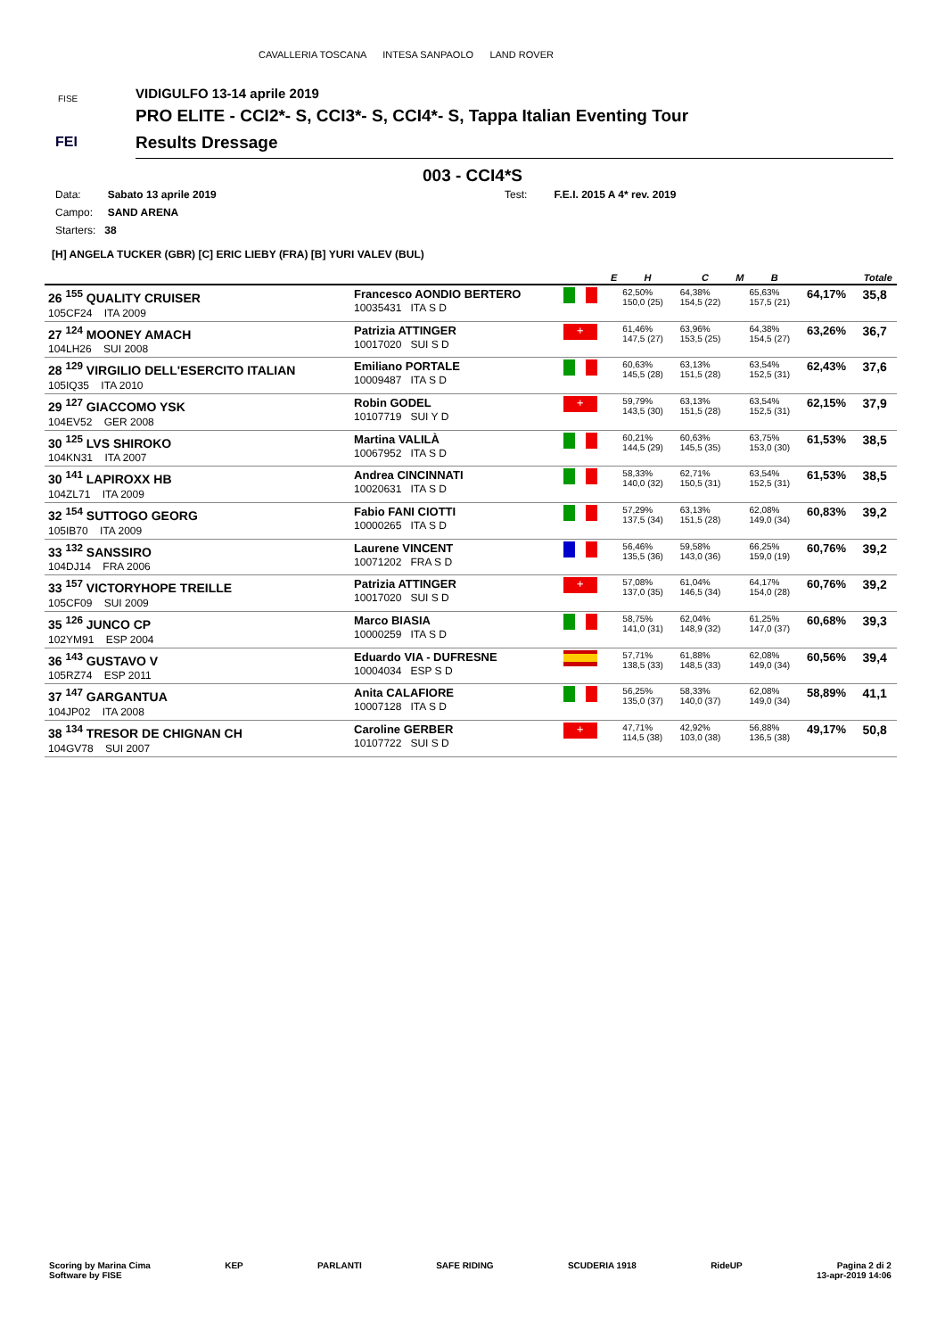CAVALLERIA TOSCANA INTESA SANPAOLO LAND ROVER
FISE
FEI
VIDIGULFO 13-14 aprile 2019
PRO ELITE - CCI2*- S, CCI3*- S, CCI4*- S, Tappa Italian Eventing Tour
Results Dressage
003 - CCI4*S
Data: Sabato 13 aprile 2019 Test: F.E.I. 2015 A 4* rev. 2019
Campo: SAND ARENA
Starters: 38
[H] ANGELA TUCKER (GBR) [C] ERIC LIEBY (FRA) [B] YURI VALEV (BUL)
| | | | E | H | C | M | B | | Totale |
| --- | --- | --- | --- | --- | --- | --- | --- | --- | --- |
| 26 <sup>155</sup> QUALITY CRUISER 105CF24 ITA 2009 | Francesco AONDIO BERTERO 10035431 ITA S D | | | 62,50% 150,0 (25) | 64,38% 154,5 (22) | | 65,63% 157,5 (21) | 64,17% | 35,8 |
| 27 <sup>124</sup> MOONEY AMACH 104LH26 SUI 2008 | Patrizia ATTINGER 10017020 SUI S D | + | | 61,46% 147,5 (27) | 63,96% 153,5 (25) | | 64,38% 154,5 (27) | 63,26% | 36,7 |
| 28 <sup>129</sup> VIRGILIO DELL'ESERCITO ITALIAN 105IQ35 ITA 2010 | Emiliano PORTALE 10009487 ITA S D | | | 60,63% 145,5 (28) | 63,13% 151,5 (28) | | 63,54% 152,5 (31) | 62,43% | 37,6 |
| 29 <sup>127</sup> GIACCOMO YSK 104EV52 GER 2008 | Robin GODEL 10107719 SUI Y D | + | | 59,79% 143,5 (30) | 63,13% 151,5 (28) | | 63,54% 152,5 (31) | 62,15% | 37,9 |
| 30 <sup>125</sup> LVS SHIROKO 104KN31 ITA 2007 | Martina VALILÀ 10067952 ITA S D | | | 60,21% 144,5 (29) | 60,63% 145,5 (35) | | 63,75% 153,0 (30) | 61,53% | 38,5 |
| 30 <sup>141</sup> LAPIROXX HB 104ZL71 ITA 2009 | Andrea CINCINNATI 10020631 ITA S D | | | 58,33% 140,0 (32) | 62,71% 150,5 (31) | | 63,54% 152,5 (31) | 61,53% | 38,5 |
| 32 <sup>154</sup> SUTTOGO GEORG 105IB70 ITA 2009 | Fabio FANI CIOTTI 10000265 ITA S D | | | 57,29% 137,5 (34) | 63,13% 151,5 (28) | | 62,08% 149,0 (34) | 60,83% | 39,2 |
| 33 <sup>132</sup> SANSSIRO 104DJ14 FRA 2006 | Laurene VINCENT 10071202 FRA S D | | | 56,46% 135,5 (36) | 59,58% 143,0 (36) | | 66,25% 159,0 (19) | 60,76% | 39,2 |
| 33 <sup>157</sup> VICTORYHOPE TREILLE 105CF09 SUI 2009 | Patrizia ATTINGER 10017020 SUI S D | + | | 57,08% 137,0 (35) | 61,04% 146,5 (34) | | 64,17% 154,0 (28) | 60,76% | 39,2 |
| 35 <sup>126</sup> JUNCO CP 102YM91 ESP 2004 | Marco BIASIA 10000259 ITA S D | | | 58,75% 141,0 (31) | 62,04% 148,9 (32) | | 61,25% 147,0 (37) | 60,68% | 39,3 |
| 36 <sup>143</sup> GUSTAVO V 105RZ74 ESP 2011 | Eduardo VIA - DUFRESNE 10004034 ESP S D | | | 57,71% 138,5 (33) | 61,88% 148,5 (33) | | 62,08% 149,0 (34) | 60,56% | 39,4 |
| 37 <sup>147</sup> GARGANTUA 104JP02 ITA 2008 | Anita CALAFIORE 10007128 ITA S D | | | 56,25% 135,0 (37) | 58,33% 140,0 (37) | | 62,08% 149,0 (34) | 58,89% | 41,1 |
| 38 <sup>134</sup> TRESOR DE CHIGNAN CH 104GV78 SUI 2007 | Caroline GERBER 10107722 SUI S D | + | | 47,71% 114,5 (38) | 42,92% 103,0 (38) | | 56,88% 136,5 (38) | 49,17% | 50,8 |
Scoring by Marina Cima
Software by FISE
KEP PARLANTI SAFE RIDING SCUDERIA 1918 RideUP Pagina 2 di 2
13-apr-2019 14:06